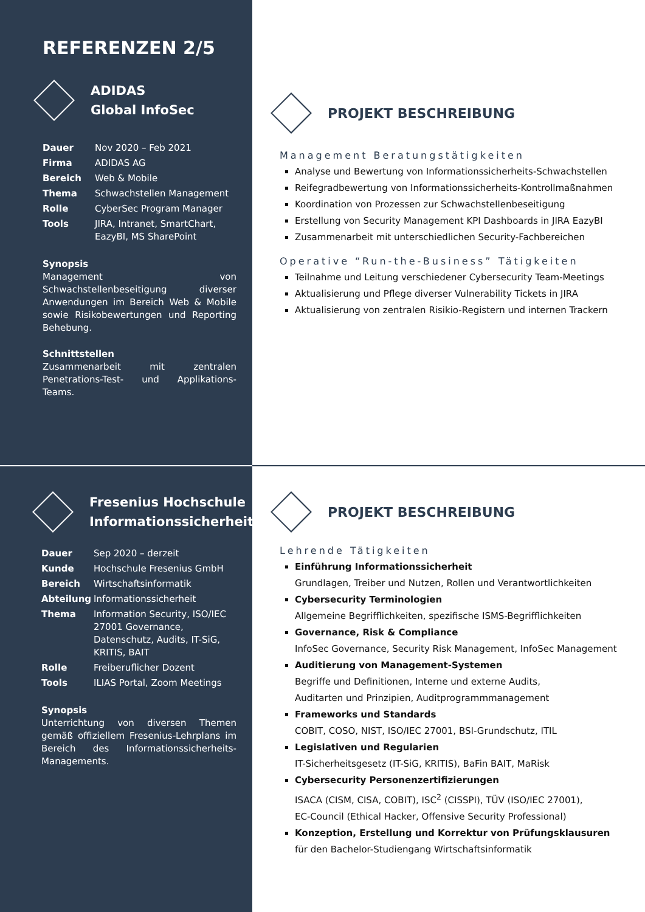REFERENZEN 2/5
ADIDAS
Global InfoSec
| Dauer | Nov 2020 – Feb 2021 |
| Firma | ADIDAS AG |
| Bereich | Web & Mobile |
| Thema | Schwachstellen Management |
| Rolle | CyberSec Program Manager |
| Tools | JIRA, Intranet, SmartChart, EazyBI, MS SharePoint |
Synopsis
Management von Schwachstellenbeseitigung diverser Anwendungen im Bereich Web & Mobile sowie Risikobewertungen und Reporting Behebung.
Schnittstellen
Zusammenarbeit mit zentralen Penetrations-Test- und Applikations-Teams.
PROJEKT BESCHREIBUNG
Management Beratungstätigkeiten
Analyse und Bewertung von Informationssicherheits-Schwachstellen
Reifegradbewertung von Informationssicherheits-Kontrollmaßnahmen
Koordination von Prozessen zur Schwachstellenbeseitigung
Erstellung von Security Management KPI Dashboards in JIRA EazyBI
Zusammenarbeit mit unterschiedlichen Security-Fachbereichen
Operative “Run-the-Business” Tätigkeiten
Teilnahme und Leitung verschiedener Cybersecurity Team-Meetings
Aktualisierung und Pflege diverser Vulnerability Tickets in JIRA
Aktualisierung von zentralen Risikio-Registern und internen Trackern
Fresenius Hochschule
Informationssicherheit
| Dauer | Sep 2020 – derzeit |
| Kunde | Hochschule Fresenius GmbH |
| Bereich | Wirtschaftsinformatik |
| Abteilung | Informationssicherheit |
| Thema | Information Security, ISO/IEC 27001 Governance, Datenschutz, Audits, IT-SiG, KRITIS, BAIT |
| Rolle | Freiberuflicher Dozent |
| Tools | ILIAS Portal, Zoom Meetings |
Synopsis
Unterrichtung von diversen Themen gemäß offiziellem Fresenius-Lehrplans im Bereich des Informationssicherheits-Managements.
PROJEKT BESCHREIBUNG
Lehrende Tätigkeiten
Einführung Informationssicherheit
Grundlagen, Treiber und Nutzen, Rollen und Verantwortlichkeiten
Cybersecurity Terminologien
Allgemeine Begrifflichkeiten, spezifische ISMS-Begrifflichkeiten
Governance, Risk & Compliance
InfoSec Governance, Security Risk Management, InfoSec Management
Auditierung von Management-Systemen
Begriffe und Definitionen, Interne und externe Audits,
Auditarten und Prinzipien, Auditprogrammmanagement
Frameworks und Standards
COBIT, COSO, NIST, ISO/IEC 27001, BSI-Grundschutz, ITIL
Legislativen und Regularien
IT-Sicherheitsgesetz (IT-SiG, KRITIS), BaFin BAIT, MaRisk
Cybersecurity Personenzertifizierungen
ISACA (CISM, CISA, COBIT), ISC<sup>2</sup> (CISSPI), TÜV (ISO/IEC 27001),
EC-Council (Ethical Hacker, Offensive Security Professional)
Konzeption, Erstellung und Korrektur von Prüfungsklausuren
für den Bachelor-Studiengang Wirtschaftsinformatik